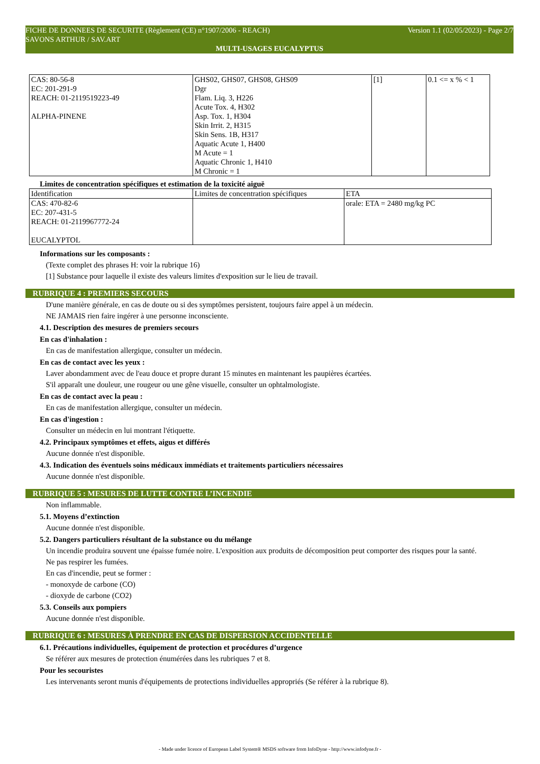Version 1.1 (02/05/2023) - Page 2/7 FICHE DE DONNEES DE SECURITE (Règlement (CE) n°1907/2006 - REACH)
SAVONS ARTHUR / SAV.ART
MULTI-USAGES EUCALYPTUS
| CAS: 80-56-8 EC: 201-291-9 REACH: 01-2119519223-49 ALPHA-PINENE | GHS02, GHS07, GHS08, GHS09 Dgr Flam. Liq. 3, H226 Acute Tox. 4, H302 Asp. Tox. 1, H304 Skin Irrit. 2, H315 Skin Sens. 1B, H317 Aquatic Acute 1, H400 M Acute = 1 Aquatic Chronic 1, H410 M Chronic = 1 | [1] | 0.1 <= x % < 1 |
Limites de concentration spécifiques et estimation de la toxicité aiguë
| Identification | Limites de concentration spécifiques | ETA |
| CAS: 470-82-6 EC: 207-431-5 REACH: 01-2119967772-24 EUCALYPTOL | | orale: ETA = 2480 mg/kg PC |
Informations sur les composants :
(Texte complet des phrases H: voir la rubrique 16)
[1] Substance pour laquelle il existe des valeurs limites d'exposition sur le lieu de travail.
RUBRIQUE 4 : PREMIERS SECOURS
D'une manière générale, en cas de doute ou si des symptômes persistent, toujours faire appel à un médecin.
NE JAMAIS rien faire ingérer à une personne inconsciente.
4.1. Description des mesures de premiers secours
En cas d'inhalation :
En cas de manifestation allergique, consulter un médecin.
En cas de contact avec les yeux :
Laver abondamment avec de l'eau douce et propre durant 15 minutes en maintenant les paupières écartées.
S'il apparaît une douleur, une rougeur ou une gêne visuelle, consulter un ophtalmologiste.
En cas de contact avec la peau :
En cas de manifestation allergique, consulter un médecin.
En cas d'ingestion :
Consulter un médecin en lui montrant l'étiquette.
4.2. Principaux symptômes et effets, aigus et différés
Aucune donnée n'est disponible.
4.3. Indication des éventuels soins médicaux immédiats et traitements particuliers nécessaires
Aucune donnée n'est disponible.
RUBRIQUE 5 : MESURES DE LUTTE CONTRE L’INCENDIE
Non inflammable.
5.1. Moyens d’extinction
Aucune donnée n'est disponible.
5.2. Dangers particuliers résultant de la substance ou du mélange
Un incendie produira souvent une épaisse fumée noire. L'exposition aux produits de décomposition peut comporter des risques pour la santé.
Ne pas respirer les fumées.
En cas d'incendie, peut se former :
- monoxyde de carbone (CO)
- dioxyde de carbone (CO2)
5.3. Conseils aux pompiers
Aucune donnée n'est disponible.
RUBRIQUE 6 : MESURES À PRENDRE EN CAS DE DISPERSION ACCIDENTELLE
6.1. Précautions individuelles, équipement de protection et procédures d’urgence
Se référer aux mesures de protection énumérées dans les rubriques 7 et 8.
Pour les secouristes
Les intervenants seront munis d'équipements de protections individuelles appropriés (Se référer à la rubrique 8).
- Made under licence of European Label System® MSDS software from InfoDyne - http://www.infodyne.fr -